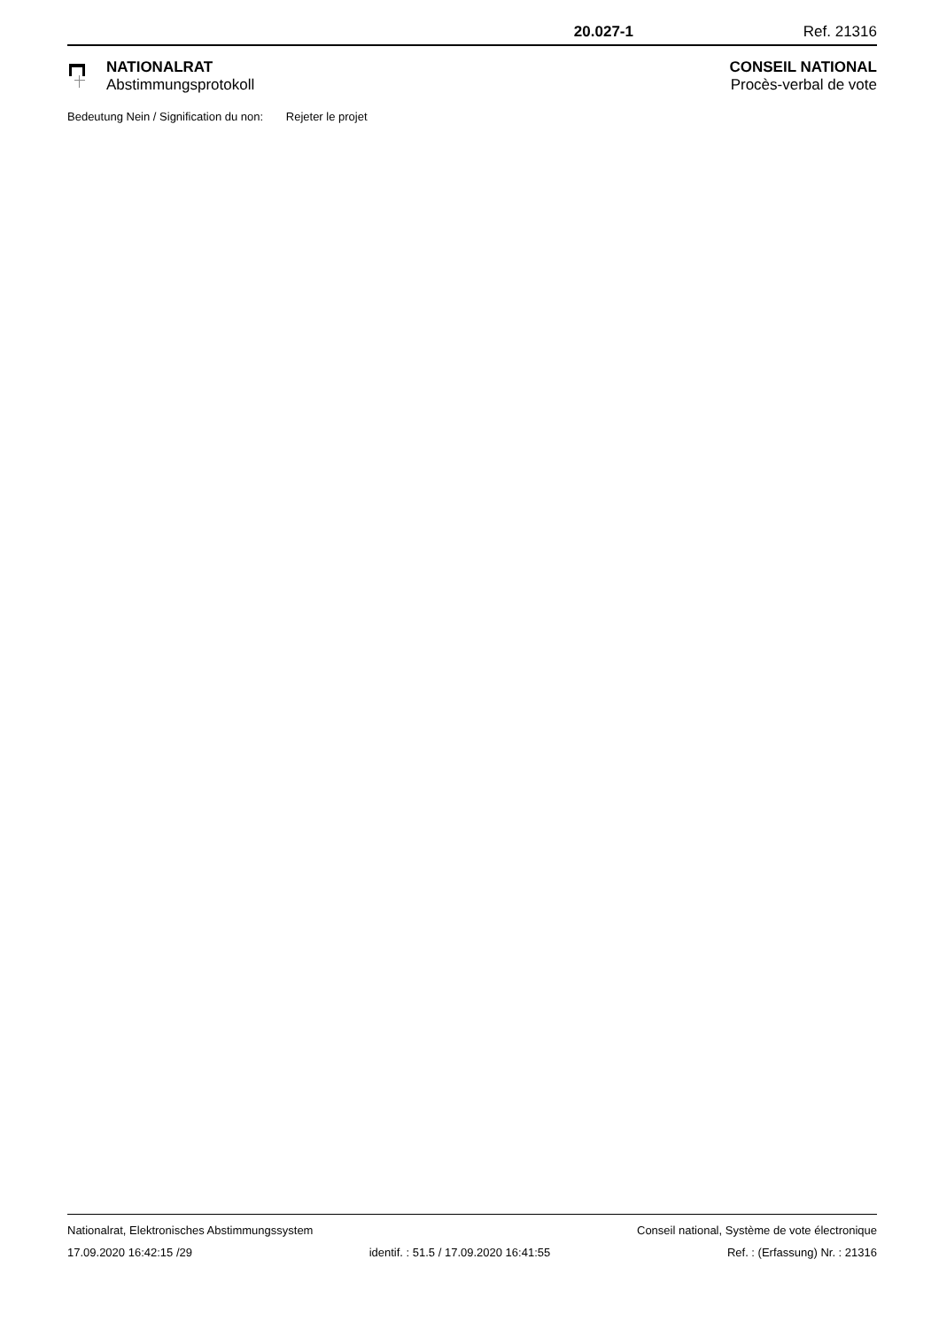20.027-1 Ref. 21316
NATIONALRAT
Abstimmungsprotokoll
CONSEIL NATIONAL
Procès-verbal de vote
Bedeutung Nein / Signification du non: Rejeter le projet
Nationalrat, Elektronisches Abstimmungssystem Conseil national, Système de vote électronique
17.09.2020 16:42:15 /29 identif. : 51.5 / 17.09.2020 16:41:55 Ref. : (Erfassung) Nr. : 21316